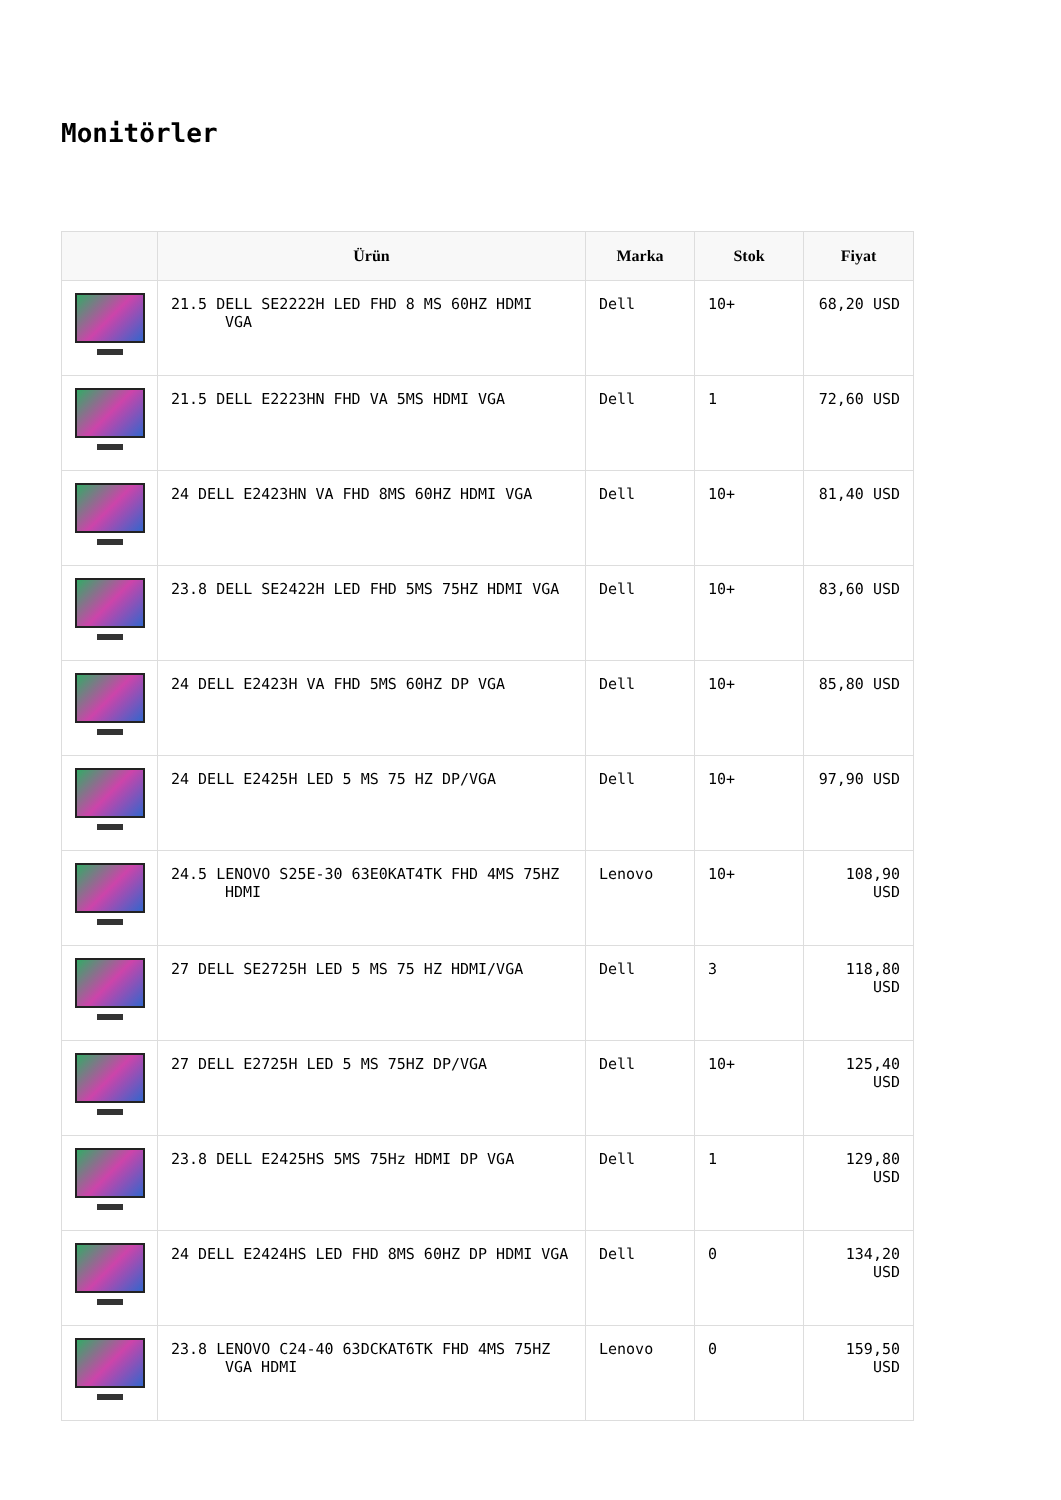Monitörler
| | Ürün | Marka | Stok | Fiyat |
| --- | --- | --- | --- | --- |
| | 21.5 DELL SE2222H LED FHD 8 MS 60HZ HDMI VGA | Dell | 10+ | 68,20 USD |
| | 21.5 DELL E2223HN FHD VA 5MS HDMI VGA | Dell | 1 | 72,60 USD |
| | 24 DELL E2423HN VA FHD 8MS 60HZ HDMI VGA | Dell | 10+ | 81,40 USD |
| | 23.8 DELL SE2422H LED FHD 5MS 75HZ HDMI VGA | Dell | 10+ | 83,60 USD |
| | 24 DELL E2423H VA FHD 5MS 60HZ DP VGA | Dell | 10+ | 85,80 USD |
| | 24 DELL E2425H LED 5 MS 75 HZ DP/VGA | Dell | 10+ | 97,90 USD |
| | 24.5 LENOVO S25E-30 63E0KAT4TK FHD 4MS 75HZ HDMI | Lenovo | 10+ | 108,90 USD |
| | 27 DELL SE2725H LED 5 MS 75 HZ HDMI/VGA | Dell | 3 | 118,80 USD |
| | 27 DELL E2725H LED 5 MS 75HZ DP/VGA | Dell | 10+ | 125,40 USD |
| | 23.8 DELL E2425HS 5MS 75Hz HDMI DP VGA | Dell | 1 | 129,80 USD |
| | 24 DELL E2424HS LED FHD 8MS 60HZ DP HDMI VGA | Dell | 0 | 134,20 USD |
| | 23.8 LENOVO C24-40 63DCKAT6TK FHD 4MS 75HZ VGA HDMI | Lenovo | 0 | 159,50 USD |